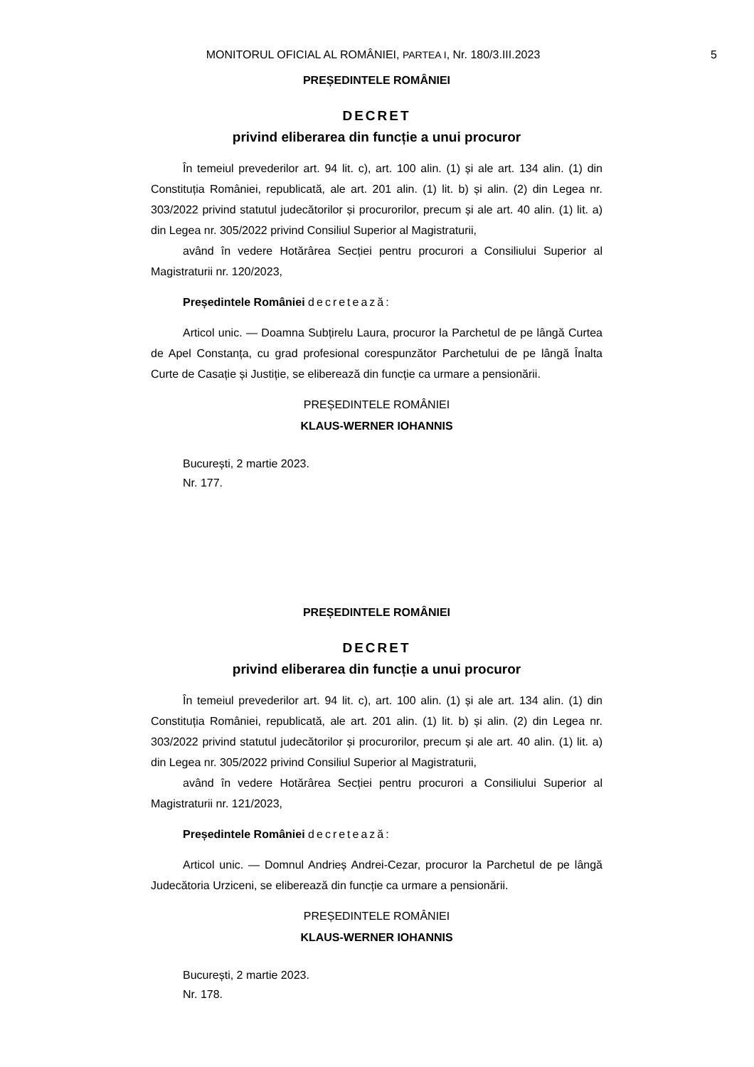MONITORUL OFICIAL AL ROMÂNIEI, PARTEA I, Nr. 180/3.III.2023
5
PREȘEDINTELE ROMÂNIEI
DECRET
privind eliberarea din funcție a unui procuror
În temeiul prevederilor art. 94 lit. c), art. 100 alin. (1) și ale art. 134 alin. (1) din Constituția României, republicată, ale art. 201 alin. (1) lit. b) și alin. (2) din Legea nr. 303/2022 privind statutul judecătorilor și procurorilor, precum și ale art. 40 alin. (1) lit. a) din Legea nr. 305/2022 privind Consiliul Superior al Magistraturii,
având în vedere Hotărârea Secției pentru procurori a Consiliului Superior al Magistraturii nr. 120/2023,
Președintele României decretează:
Articol unic. — Doamna Subțirelu Laura, procuror la Parchetul de pe lângă Curtea de Apel Constanța, cu grad profesional corespunzător Parchetului de pe lângă Înalta Curte de Casație și Justiție, se eliberează din funcție ca urmare a pensionării.
PREȘEDINTELE ROMÂNIEI
KLAUS-WERNER IOHANNIS
București, 2 martie 2023.
Nr. 177.
PREȘEDINTELE ROMÂNIEI
DECRET
privind eliberarea din funcție a unui procuror
În temeiul prevederilor art. 94 lit. c), art. 100 alin. (1) și ale art. 134 alin. (1) din Constituția României, republicată, ale art. 201 alin. (1) lit. b) și alin. (2) din Legea nr. 303/2022 privind statutul judecătorilor și procurorilor, precum și ale art. 40 alin. (1) lit. a) din Legea nr. 305/2022 privind Consiliul Superior al Magistraturii,
având în vedere Hotărârea Secției pentru procurori a Consiliului Superior al Magistraturii nr. 121/2023,
Președintele României decretează:
Articol unic. — Domnul Andrieș Andrei-Cezar, procuror la Parchetul de pe lângă Judecătoria Urziceni, se eliberează din funcție ca urmare a pensionării.
PREȘEDINTELE ROMÂNIEI
KLAUS-WERNER IOHANNIS
București, 2 martie 2023.
Nr. 178.